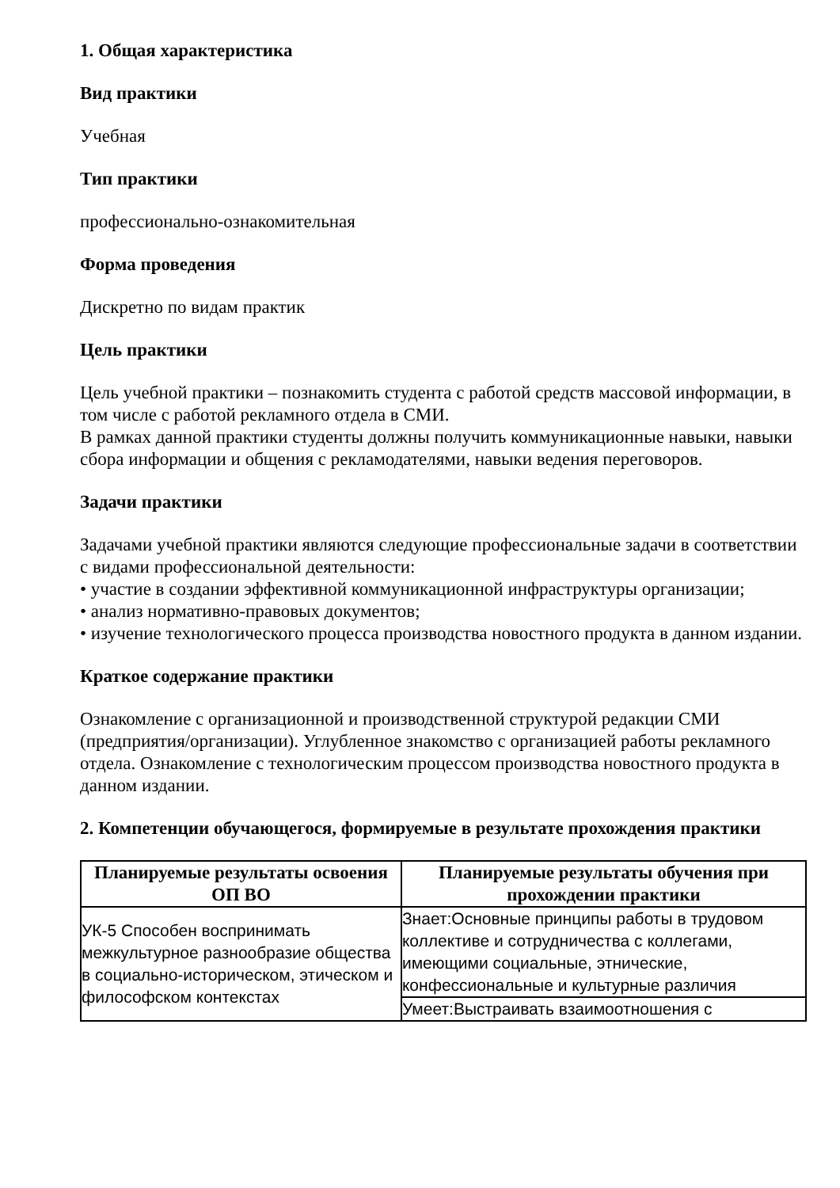1. Общая характеристика
Вид практики
Учебная
Тип практики
профессионально-ознакомительная
Форма проведения
Дискретно по видам практик
Цель практики
Цель учебной практики – познакомить студента с работой средств массовой информации, в том числе с работой рекламного отдела в СМИ.
В рамках данной практики студенты должны получить коммуникационные навыки, навыки сбора информации и общения с рекламодателями, навыки ведения переговоров.
Задачи практики
Задачами учебной практики являются следующие профессиональные задачи в соответствии с видами профессиональной деятельности:
• участие в создании эффективной коммуникационной инфраструктуры организации;
• анализ нормативно-правовых документов;
• изучение технологического процесса производства новостного продукта в данном издании.
Краткое содержание практики
Ознакомление с организационной и производственной структурой редакции СМИ (предприятия/организации). Углубленное знакомство с организацией работы рекламного отдела. Ознакомление с технологическим процессом производства новостного продукта в данном издании.
2. Компетенции обучающегося, формируемые в результате прохождения практики
| Планируемые результаты освоения ОП ВО | Планируемые результаты обучения при прохождении практики |
| --- | --- |
| УК-5 Способен воспринимать межкультурное разнообразие общества в социально-историческом, этическом и философском контекстах | Знает:Основные принципы работы в трудовом коллективе и сотрудничества с коллегами, имеющими социальные, этнические, конфессиональные и культурные различия |
| | Умеет:Выстраивать взаимоотношения с |